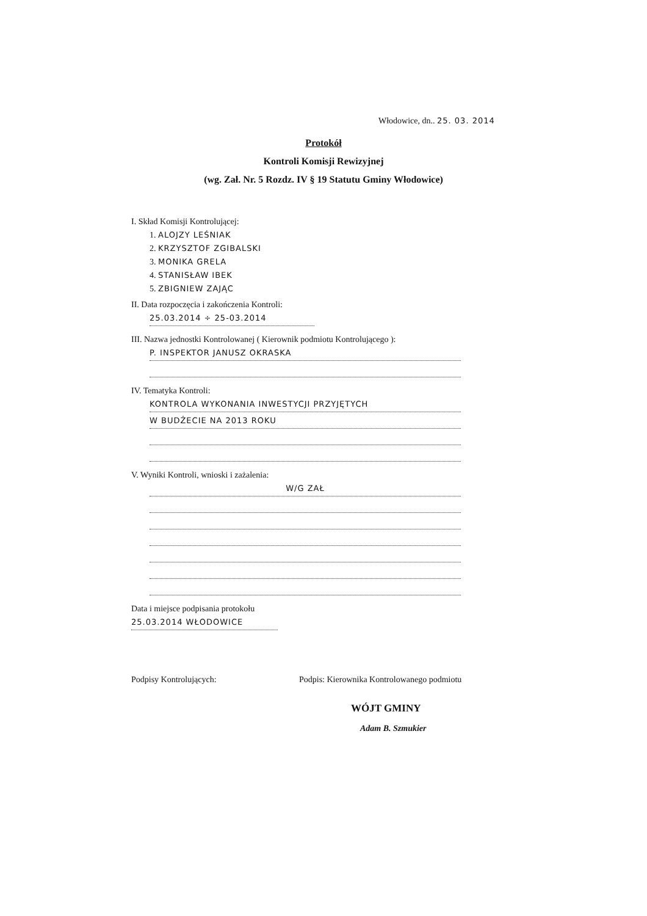Włodowice, dn.. 25. 03. 2014
Protokół
Kontroli Komisji Rewizyjnej
(wg. Zał. Nr. 5 Rozdz. IV § 19 Statutu Gminy Włodowice)
I. Skład Komisji Kontrolującej:
1. ALOJZY LEŚNIAK
2. KRZYSZTOF ZGIBALSKI
3. MONIKA GRELA
4. STANISŁAW IBEK
5. ZBIGNIEW ZAJĄC
II. Data rozpoczęcia i zakończenia Kontroli:
25.03.2014 ÷ 25-03.2014
III. Nazwa jednostki Kontrolowanej ( Kierownik podmiotu Kontrolującego ):
P. INSPEKTOR JANUSZ OKRASKA
IV. Tematyka Kontroli:
KONTROLA WYKONANIA INWESTYCJI PRZYJĘTYCH
W BUDŻECIE NA 2013 ROKU
V. Wyniki Kontroli, wnioski i zażalenia:
W/G ZAŁ
Data i miejsce podpisania protokołu
25.03.2014 WŁODOWICE
Podpisy Kontrolujących:
Podpis: Kierownika Kontrolowanego podmiotu
WÓJT GMINY
Adam B. Szmukier